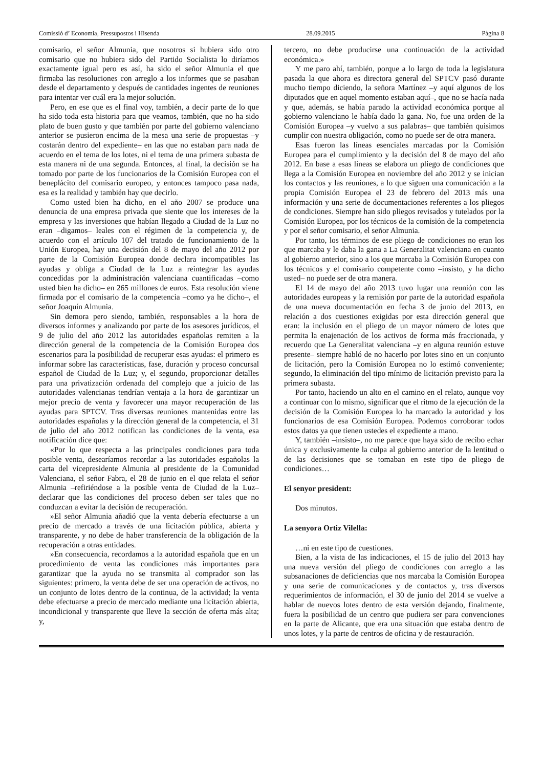Comissió d’ Economia, Pressupostos i Hisenda 28.09.2015 Pàgina 8
comisario, el señor Almunia, que nosotros si hubiera sido otro comisario que no hubiera sido del Partido Socialista lo diríamos exactamente igual pero es así, ha sido el señor Almunia el que firmaba las resoluciones con arreglo a los informes que se pasaban desde el departamento y después de cantidades ingentes de reuniones para intentar ver cuál era la mejor solución.
Pero, en ese que es el final voy, también, a decir parte de lo que ha sido toda esta historia para que veamos, también, que no ha sido plato de buen gusto y que también por parte del gobierno valenciano anterior se pusieron encima de la mesa una serie de propuestas –y costarán dentro del expediente– en las que no estaban para nada de acuerdo en el tema de los lotes, ni el tema de una primera subasta de esta manera ni de una segunda. Entonces, al final, la decisión se ha tomado por parte de los funcionarios de la Comisión Europea con el beneplácito del comisario europeo, y entonces tampoco pasa nada, esa es la realidad y también hay que decirlo.
Como usted bien ha dicho, en el año 2007 se produce una denuncia de una empresa privada que siente que los intereses de la empresa y las inversiones que habían llegado a Ciudad de la Luz no eran –digamos– leales con el régimen de la competencia y, de acuerdo con el artículo 107 del tratado de funcionamiento de la Unión Europea, hay una decisión del 8 de mayo del año 2012 por parte de la Comisión Europea donde declara incompatibles las ayudas y obliga a Ciudad de la Luz a reintegrar las ayudas concedidas por la administración valenciana cuantificadas –como usted bien ha dicho– en 265 millones de euros. Esta resolución viene firmada por el comisario de la competencia –como ya he dicho–, el señor Joaquín Almunia.
Sin demora pero siendo, también, responsables a la hora de diversos informes y analizando por parte de los asesores jurídicos, el 9 de julio del año 2012 las autoridades españolas remiten a la dirección general de la competencia de la Comisión Europea dos escenarios para la posibilidad de recuperar esas ayudas: el primero es informar sobre las características, fase, duración y proceso concursal español de Ciudad de la Luz; y, el segundo, proporcionar detalles para una privatización ordenada del complejo que a juicio de las autoridades valencianas tendrían ventaja a la hora de garantizar un mejor precio de venta y favorecer una mayor recuperación de las ayudas para SPTCV. Tras diversas reuniones mantenidas entre las autoridades españolas y la dirección general de la competencia, el 31 de julio del año 2012 notifican las condiciones de la venta, esa notificación dice que:
«Por lo que respecta a las principales condiciones para toda posible venta, desearíamos recordar a las autoridades españolas la carta del vicepresidente Almunia al presidente de la Comunidad Valenciana, el señor Fabra, el 28 de junio en el que relata el señor Almunia –refiriéndose a la posible venta de Ciudad de la Luz– declarar que las condiciones del proceso deben ser tales que no conduzcan a evitar la decisión de recuperación.
»El señor Almunia añadió que la venta debería efectuarse a un precio de mercado a través de una licitación pública, abierta y transparente, y no debe de haber transferencia de la obligación de la recuperación a otras entidades.
»En consecuencia, recordamos a la autoridad española que en un procedimiento de venta las condiciones más importantes para garantizar que la ayuda no se transmita al comprador son las siguientes: primero, la venta debe de ser una operación de activos, no un conjunto de lotes dentro de la continua, de la actividad; la venta debe efectuarse a precio de mercado mediante una licitación abierta, incondicional y transparente que lleve la sección de oferta más alta; y,
tercero, no debe producirse una continuación de la actividad económica.»
Y me paro ahí, también, porque a lo largo de toda la legislatura pasada la que ahora es directora general del SPTCV pasó durante mucho tiempo diciendo, la señora Martínez –y aquí algunos de los diputados que en aquel momento estaban aquí–, que no se hacía nada y que, además, se había parado la actividad económica porque al gobierno valenciano le había dado la gana. No, fue una orden de la Comisión Europea –y vuelvo a sus palabras– que también quisimos cumplir con nuestra obligación, como no puede ser de otra manera.
Esas fueron las líneas esenciales marcadas por la Comisión Europea para el cumplimiento y la decisión del 8 de mayo del año 2012. En base a esas líneas se elabora un pliego de condiciones que llega a la Comisión Europea en noviembre del año 2012 y se inician los contactos y las reuniones, a lo que siguen una comunicación a la propia Comisión Europea el 23 de febrero del 2013 más una información y una serie de documentaciones referentes a los pliegos de condiciones. Siempre han sido pliegos revisados y tutelados por la Comisión Europea, por los técnicos de la comisión de la competencia y por el señor comisario, el señor Almunia.
Por tanto, los términos de ese pliego de condiciones no eran los que marcaba y le daba la gana a La Generalitat valenciana en cuanto al gobierno anterior, sino a los que marcaba la Comisión Europea con los técnicos y el comisario competente como –insisto, y ha dicho usted– no puede ser de otra manera.
El 14 de mayo del año 2013 tuvo lugar una reunión con las autoridades europeas y la remisión por parte de la autoridad española de una nueva documentación en fecha 3 de junio del 2013, en relación a dos cuestiones exigidas por esta dirección general que eran: la inclusión en el pliego de un mayor número de lotes que permita la enajenación de los activos de forma más fraccionada, y recuerdo que La Generalitat valenciana –y en alguna reunión estuve presente– siempre habló de no hacerlo por lotes sino en un conjunto de licitación, pero la Comisión Europea no lo estimó conveniente; segundo, la eliminación del tipo mínimo de licitación previsto para la primera subasta.
Por tanto, haciendo un alto en el camino en el relato, aunque voy a continuar con lo mismo, significar que el ritmo de la ejecución de la decisión de la Comisión Europea lo ha marcado la autoridad y los funcionarios de esa Comisión Europea. Podemos corroborar todos estos datos ya que tienen ustedes el expediente a mano.
Y, también –insisto–, no me parece que haya sido de recibo echar única y exclusivamente la culpa al gobierno anterior de la lentitud o de las decisiones que se tomaban en este tipo de pliego de condiciones…
El senyor president:
Dos minutos.
La senyora Ortiz Vilella:
…ni en este tipo de cuestiones.
Bien, a la vista de las indicaciones, el 15 de julio del 2013 hay una nueva versión del pliego de condiciones con arreglo a las subsanaciones de deficiencias que nos marcaba la Comisión Europea y una serie de comunicaciones y de contactos y, tras diversos requerimientos de información, el 30 de junio del 2014 se vuelve a hablar de nuevos lotes dentro de esta versión dejando, finalmente, fuera la posibilidad de un centro que pudiera ser para convenciones en la parte de Alicante, que era una situación que estaba dentro de unos lotes, y la parte de centros de oficina y de restauración.